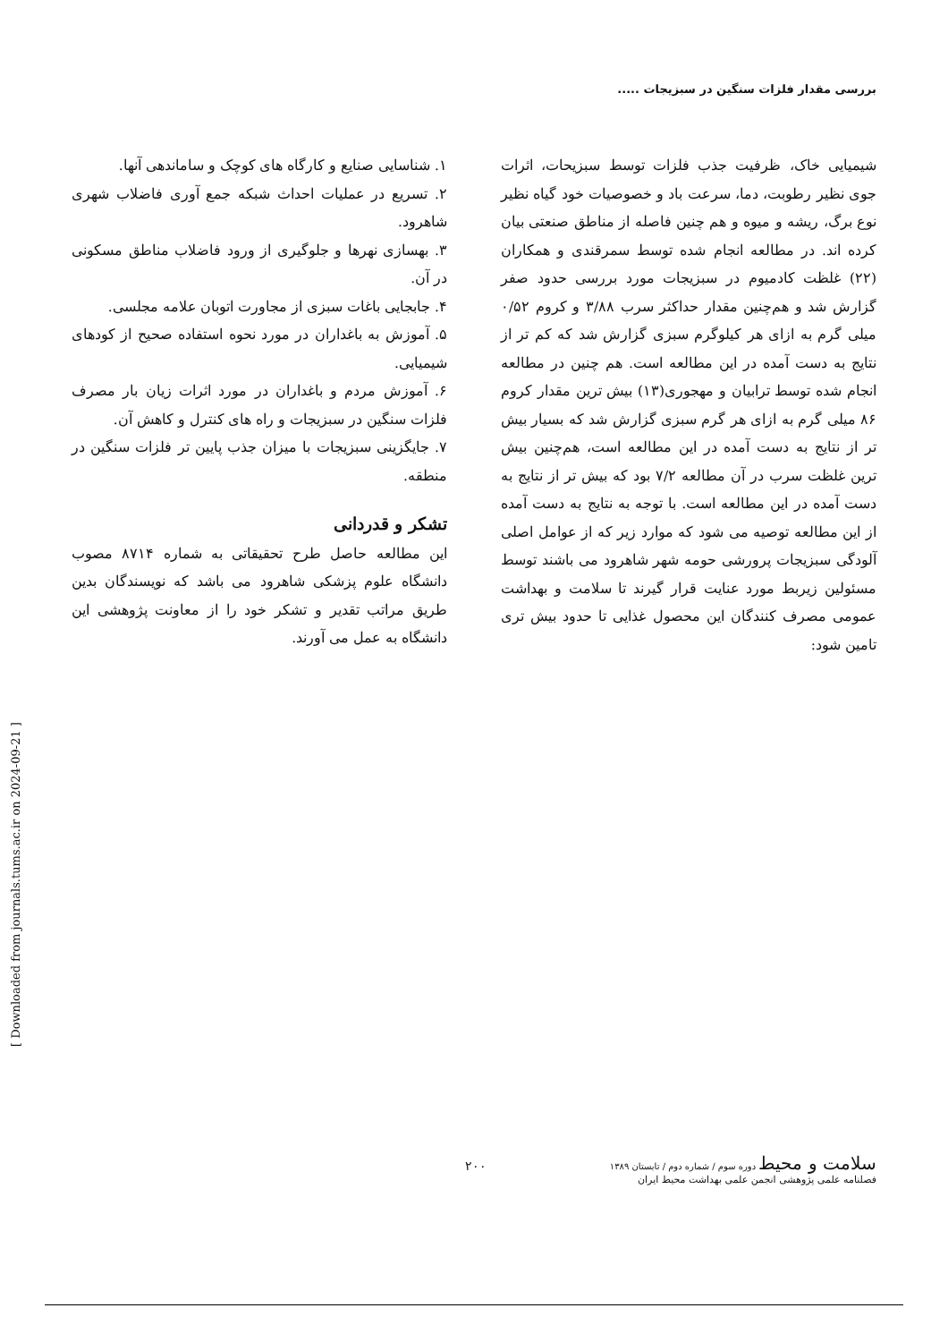بررسی مقدار فلزات سنگین در سبزیجات .....
شیمیایی خاک، ظرفیت جذب فلزات توسط سبزیحات، اثرات جوی نظیر رطوبت، دما، سرعت باد و خصوصیات خود گیاه نظیر نوع برگ، ریشه و میوه و هم چنین فاصله از مناطق صنعتی بیان کرده اند. در مطالعه انجام شده توسط سمرقندی و همکاران (۲۲) غلظت کادمیوم در سبزیجات مورد بررسی حدود صفر گزارش شد و هم‌چنین مقدار حداکثر سرب ۳/۸۸ و کروم ۰/۵۲ میلی گرم به ازای هر کیلوگرم سبزی گزارش شد که کم تر از نتایج به دست آمده در این مطالعه است. هم چنین در مطالعه انجام شده توسط ترابیان و مهجوری(۱۳) بیش ترین مقدار کروم ۸۶ میلی گرم به ازای هر گرم سبزی گزارش شد که بسیار بیش تر از نتایج به دست آمده در این مطالعه است، هم‌چنین بیش ترین غلظت سرب در آن مطالعه ۷/۲ بود که بیش تر از نتایج به دست آمده در این مطالعه است. با توجه به نتایج به دست آمده از این مطالعه توصیه می شود که موارد زیر که از عوامل اصلی آلودگی سبزیجات پرورشی حومه شهر شاهرود می باشند توسط مسئولین زیربط مورد عنایت قرار گیرند تا سلامت و بهداشت عمومی مصرف کنندگان این محصول غذایی تا حدود بیش تری تامین شود:
۱. شناسایی صنایع و کارگاه های کوچک و ساماندهی آنها.
۲. تسریع در عملیات احداث شبکه جمع آوری فاضلاب شهری شاهرود.
۳. بهسازی نهرها و جلوگیری از ورود فاضلاب مناطق مسکونی در آن.
۴. جابجایی باغات سبزی از مجاورت اتوبان علامه مجلسی.
۵. آموزش به باغداران در مورد نحوه استفاده صحیح از کودهای شیمیایی.
۶. آموزش مردم و باغداران در مورد اثرات زیان بار مصرف فلزات سنگین در سبزیجات و راه های کنترل و کاهش آن.
۷. جایگزینی سبزیجات با میزان جذب پایین تر فلزات سنگین در منطقه.
تشکر و قدردانی
این مطالعه حاصل طرح تحقیقاتی به شماره ۸۷۱۴ مصوب دانشگاه علوم پزشکی شاهرود می باشد که نویسندگان بدین طریق مراتب تقدیر و تشکر خود را از معاونت پژوهشی این دانشگاه به عمل می آورند.
[ Downloaded from journals.tums.ac.ir on 2024-09-21 ]
سلامت و محیط دوره سوم / شماره دوم / تابستان ۱۳۸۹
فصلنامه علمی پژوهشی انجمن علمی بهداشت محیط ایران
۲۰۰